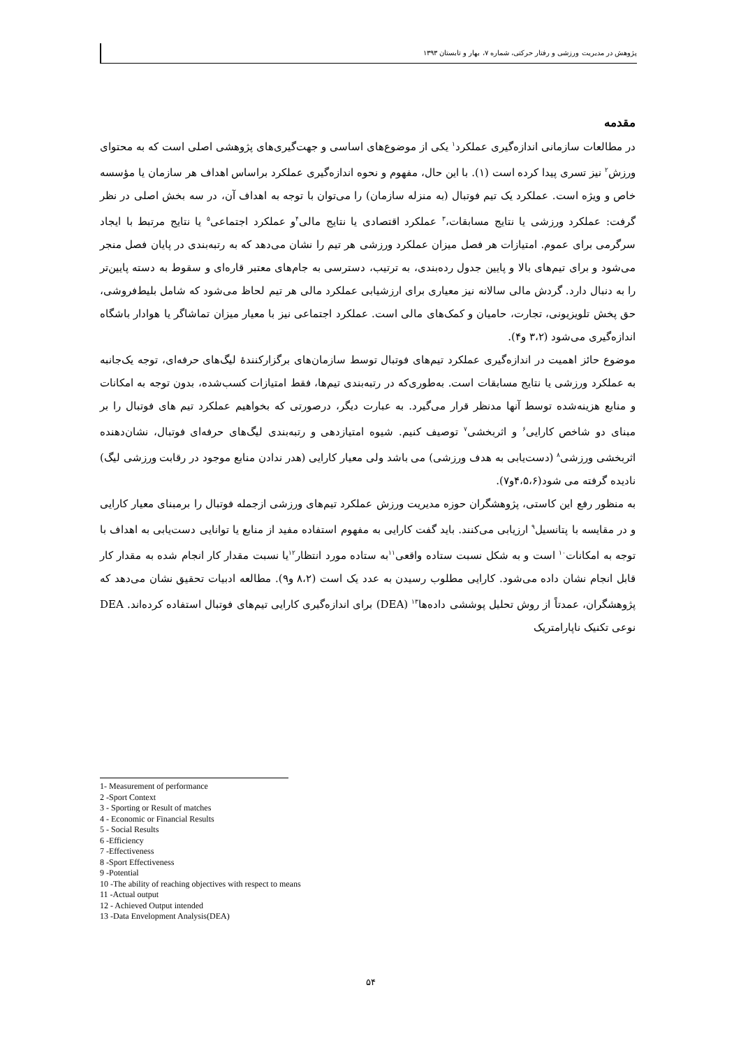پژوهش در مدیریت ورزشی و رفتار حرکتی، شماره ۷، بهار و تابستان ۱۳۹۳
مقدمه
در مطالعات سازمانی اندازه‌گیری عملکرد<sup>۱</sup> یکی از موضوع‌های اساسی و جهت‌گیری‌های پژوهشی اصلی است که به محتوای ورزش<sup>۲</sup> نیز تسری پیدا کرده است (۱). با این حال، مفهوم و نحوه اندازه‌گیری عملکرد براساس اهداف هر سازمان یا مؤسسه خاص و ویژه است. عملکرد یک تیم فوتبال (به منزله سازمان) را می‌توان با توجه به اهداف آن، در سه بخش اصلی در نظر گرفت: عملکرد ورزشی یا نتایج مسابقات،<sup>۳</sup> عملکرد اقتصادی یا نتایج مالی<sup>۴</sup>و عملکرد اجتماعی<sup>۵</sup> یا نتایج مرتبط با ایجاد سرگرمی برای عموم. امتیازات هر فصل میزان عملکرد ورزشی هر تیم را نشان می‌دهد که به رتبه‌بندی در پایان فصل منجر می‌شود و برای تیم‌های بالا و پایین جدول رده‌بندی، به ترتیب، دسترسی به جام‌های معتبر قاره‌ای و سقوط به دسته پایین‌تر را به دنبال دارد. گردش مالی سالانه نیز معیاری برای ارزشیابی عملکرد مالی هر تیم لحاظ می‌شود که شامل بلیط‌فروشی، حق پخش تلویزیونی، تجارت، حامیان و کمک‌های مالی است. عملکرد اجتماعی نیز با معیار میزان تماشاگر یا هوادار باشگاه اندازه‌گیری می‌شود (۳،۲ و۴).
موضوع حائز اهمیت در اندازه‌گیری عملکرد تیم‌های فوتبال توسط سازمان‌های برگزارکنندهٔ لیگ‌های حرفه‌ای، توجه یک‌جانبه به عملکرد ورزشی یا نتایج مسابقات است. به‌طوری‌که در رتبه‌بندی تیم‌ها، فقط امتیازات کسب‌شده، بدون توجه به امکانات و منابع هزینه‌شده توسط آنها مدنظر قرار می‌گیرد. به عبارت دیگر، درصورتی که بخواهیم عملکرد تیم های فوتبال را بر مبنای دو شاخص کارایی<sup>۶</sup> و اثربخشی<sup>۷</sup> توصیف کنیم. شیوه امتیازدهی و رتبه‌بندی لیگ‌های حرفه‌ای فوتبال، نشان‌دهنده اثربخشی ورزشی<sup>۸</sup> (دست‌یابی به هدف ورزشی) می باشد ولی معیار کارایی (هدر ندادن منابع موجود در رقابت ورزشی لیگ) نادیده گرفته می شود(۴،۵،۶و۷).
به منظور رفع این کاستی، پژوهشگران حوزه مدیریت ورزش عملکرد تیم‌های ورزشی ازجمله فوتبال را برمبنای معیار کارایی و در مقایسه با پتانسیل<sup>۹</sup> ارزیابی می‌کنند. باید گفت کارایی به مفهوم استفاده مفید از منابع یا توانایی دست‌یابی به اهداف با توجه به امکانات<sup>۱۰</sup> است و به شکل نسبت ستاده واقعی<sup>۱۱</sup>به ستاده مورد انتظار<sup>۱۲</sup>یا نسبت مقدار کار انجام شده به مقدار کار قابل انجام نشان داده می‌شود. کارایی مطلوب رسیدن به عدد یک است (۸،۲ و۹). مطالعه ادبیات تحقیق نشان می‌دهد که پژوهشگران، عمدتاً از روش تحلیل پوششی داده‌ها<sup>۱۳</sup> (DEA) برای اندازه‌گیری کارایی تیم‌های فوتبال استفاده کرده‌اند. DEA نوعی تکنیک ناپارامتریک
1- Measurement of performance
2 -Sport Context
3 - Sporting or Result of matches
4 - Economic or Financial Results
5 - Social Results
6 -Efficiency
7 -Effectiveness
8 -Sport Effectiveness
9 -Potential
10 -The ability of reaching objectives with respect to means
11 -Actual output
12 - Achieved Output intended
13 -Data Envelopment Analysis(DEA)
۵۴